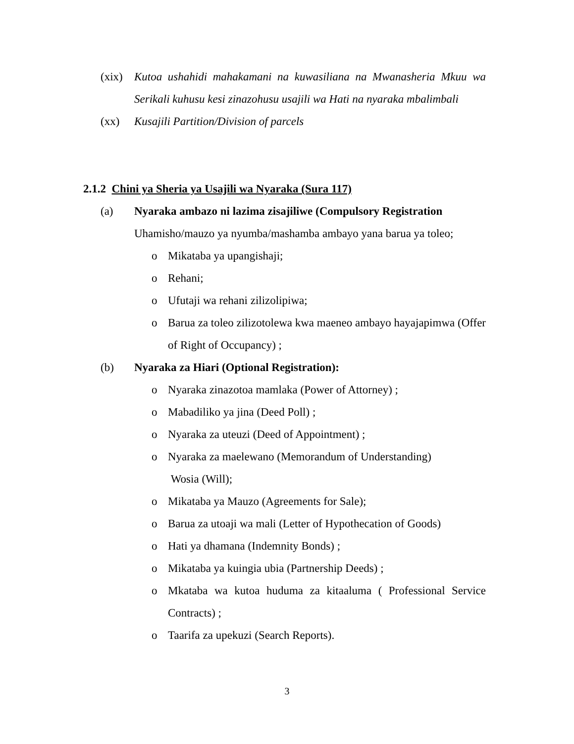(xix)
Kutoa ushahidi mahakamani na kuwasiliana na Mwanasheria Mkuu wa Serikali kuhusu kesi zinazohusu usajili wa Hati na nyaraka mbalimbali
(xx) Kusajili Partition/Division of parcels
2.1.2 Chini ya Sheria ya Usajili wa Nyaraka (Sura 117)
(a) Nyaraka ambazo ni lazima zisajiliwe (Compulsory Registration
Uhamisho/mauzo ya nyumba/mashamba ambayo yana barua ya toleo;
o Mikataba ya upangishaji;
o Rehani;
o Ufutaji wa rehani zilizolipiwa;
o Barua za toleo zilizotolewa kwa maeneo ambayo hayajapimwa (Offer of Right of Occupancy) ;
(b) Nyaraka za Hiari (Optional Registration):
o Nyaraka zinazotoa mamlaka (Power of Attorney) ;
o Mabadiliko ya jina (Deed Poll) ;
o Nyaraka za uteuzi (Deed of Appointment) ;
o Nyaraka za maelewano (Memorandum of Understanding)
Wosia (Will);
o Mikataba ya Mauzo (Agreements for Sale);
o Barua za utoaji wa mali (Letter of Hypothecation of Goods)
o Hati ya dhamana (Indemnity Bonds) ;
o Mikataba ya kuingia ubia (Partnership Deeds) ;
o Mkataba wa kutoa huduma za kitaaluma ( Professional Service Contracts) ;
o Taarifa za upekuzi (Search Reports).
3